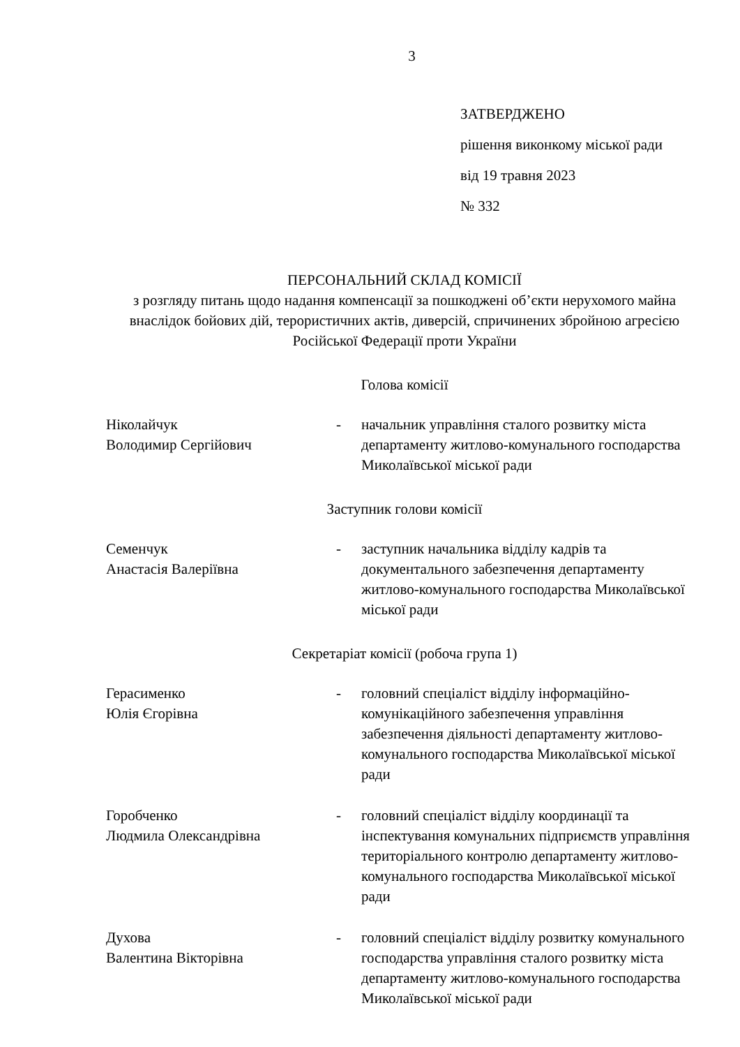3
ЗАТВЕРДЖЕНО
рішення виконкому міської ради
від 19 травня 2023
№ 332
ПЕРСОНАЛЬНИЙ СКЛАД КОМІСІЇ
з розгляду питань щодо надання компенсації за пошкоджені об’єкти нерухомого майна внаслідок бойових дій, терористичних актів, диверсій, спричинених збройною агресією Російської Федерації проти України
Голова комісії
Ніколайчук
Володимир Сергійович
- начальник управління сталого розвитку міста департаменту житлово-комунального господарства Миколаївської міської ради
Заступник голови комісії
Семенчук
Анастасія Валеріївна
- заступник начальника відділу кадрів та документального забезпечення департаменту житлово-комунального господарства Миколаївської міської ради
Секретаріат комісії (робоча група 1)
Герасименко
Юлія Єгорівна
- головний спеціаліст відділу інформаційно-комунікаційного забезпечення управління забезпечення діяльності департаменту житлово-комунального господарства Миколаївської міської ради
Горобченко
Людмила Олександрівна
- головний спеціаліст відділу координації та інспектування комунальних підприємств управління територіального контролю департаменту житлово-комунального господарства Миколаївської міської ради
Духова
Валентина Вікторівна
- головний спеціаліст відділу розвитку комунального господарства управління сталого розвитку міста департаменту житлово-комунального господарства Миколаївської міської ради